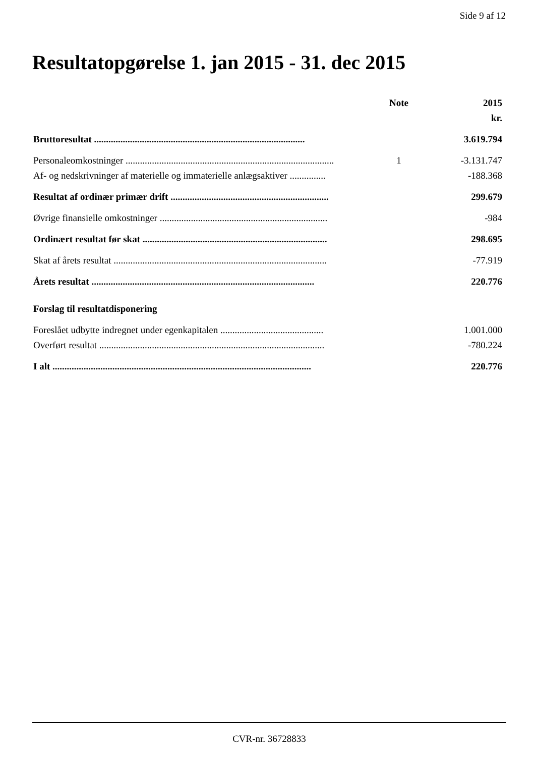Side 9 af 12
Resultatopgørelse 1. jan 2015 - 31. dec 2015
| | Note | 2015 |
| --- | --- | --- |
| | | kr. |
| Bruttoresultat ........................................................................................ | | 3.619.794 |
| Personaleomkostninger ....................................................................................... | 1 | -3.131.747 |
| Af- og nedskrivninger af materielle og immaterielle anlægsaktiver ............... | | -188.368 |
| Resultat af ordinær primær drift .................................................................. | | 299.679 |
| Øvrige finansielle omkostninger ...................................................................... | | -984 |
| Ordinært resultat før skat ............................................................................. | | 298.695 |
| Skat af årets resultat ......................................................................................... | | -77.919 |
| Årets resultat ............................................................................................. | | 220.776 |
| Forslag til resultatdisponering | | |
| Foreslået udbytte indregnet under egenkapitalen ........................................... | | 1.001.000 |
| Overført resultat .............................................................................................. | | -780.224 |
| I alt ............................................................................................................ | | 220.776 |
CVR-nr. 36728833